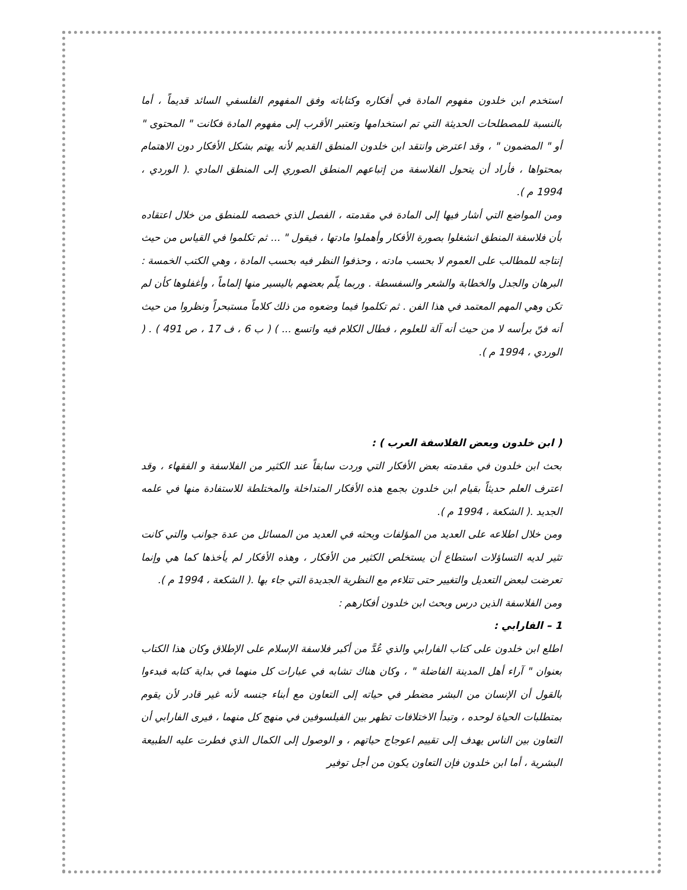استخدم ابن خلدون مفهوم المادة في أفكاره وكتاباته وفق المفهوم الفلسفي السائد قديماً ، أما بالنسبة للمصطلحات الحديثة التي تم استخدامها وتعتبر الأقرب إلى مفهوم المادة فكانت " المحتوى " أو " المضمون " ، وقد اعترض وانتقد ابن خلدون المنطق القديم لأنه يهتم بشكل الأفكار دون الاهتمام بمحتواها ، فأراد أن يتحول الفلاسفة من إتباعهم المنطق الصوري إلى المنطق المادي .( الوردي ، 1994 م ).
ومن المواضع التي أشار فيها إلى المادة في مقدمته ، الفصل الذي خصصه للمنطق من خلال اعتقاده بأن فلاسفة المنطق انشغلوا بصورة الأفكار وأهملوا مادتها ، فيقول " ... ثم تكلموا في القياس من حيث إنتاجه للمطالب على العموم لا بحسب مادته ، وحذفوا النظر فيه بحسب المادة ، وهي الكتب الخمسة : البرهان والجدل والخطابة والشعر والسفسطة . وربما يلّم بعضهم باليسير منها إلماماً ، وأغفلوها كأن لم تكن وهي المهم المعتمد في هذا الفن . ثم تكلموا فيما وضعوه من ذلك كلاماً مستبحراً ونظروا من حيث أنه فنّ برأسه لا من حيث أنه آلة للعلوم ، فطال الكلام فيه واتسع ... ) ( ب 6 ، ف 17 ، ص 491 ) . ( الوردي ، 1994 م ).
( ابن خلدون وبعض الفلاسفة العرب ) :
بحث ابن خلدون في مقدمته بعض الأفكار التي وردت سابقاً عند الكثير من الفلاسفة و الفقهاء ، وقد اعترف العلم حديثاً بقيام ابن خلدون بجمع هذه الأفكار المتداخلة والمختلطة للاستفادة منها في علمه الجديد .( الشكعة ، 1994 م ).
ومن خلال اطلاعه على العديد من المؤلفات وبحثه في العديد من المسائل من عدة جوانب والتي كانت تثير لديه التساؤلات استطاع أن يستخلص الكثير من الأفكار ، وهذه الأفكار لم يأخذها كما هي وإنما تعرضت لبعض التعديل والتغيير حتى تتلاءم مع النظرية الجديدة التي جاء بها .( الشكعة ، 1994 م ).
ومن الفلاسفة الذين درس وبحث ابن خلدون أفكارهم :
1 – الفارابي :
اطلع ابن خلدون على كتاب الفارابي والذي عُدَّ من أكبر فلاسفة الإسلام على الإطلاق وكان هذا الكتاب بعنوان " آراء أهل المدينة الفاضلة " ، وكان هناك تشابه في عبارات كل منهما في بداية كتابه فبدءوا بالقول أن الإنسان من البشر مضطر في حياته إلى التعاون مع أبناء جنسه لأنه غير قادر لأن يقوم بمتطلبات الحياة لوحده ، وتبدأ الاختلافات تظهر بين الفيلسوفين في منهج كل منهما ، فيرى الفارابي أن التعاون بين الناس يهدف إلى تقييم اعوجاج حياتهم ، و الوصول إلى الكمال الذي فطرت عليه الطبيعة البشرية ، أما ابن خلدون فإن التعاون يكون من أجل توفير